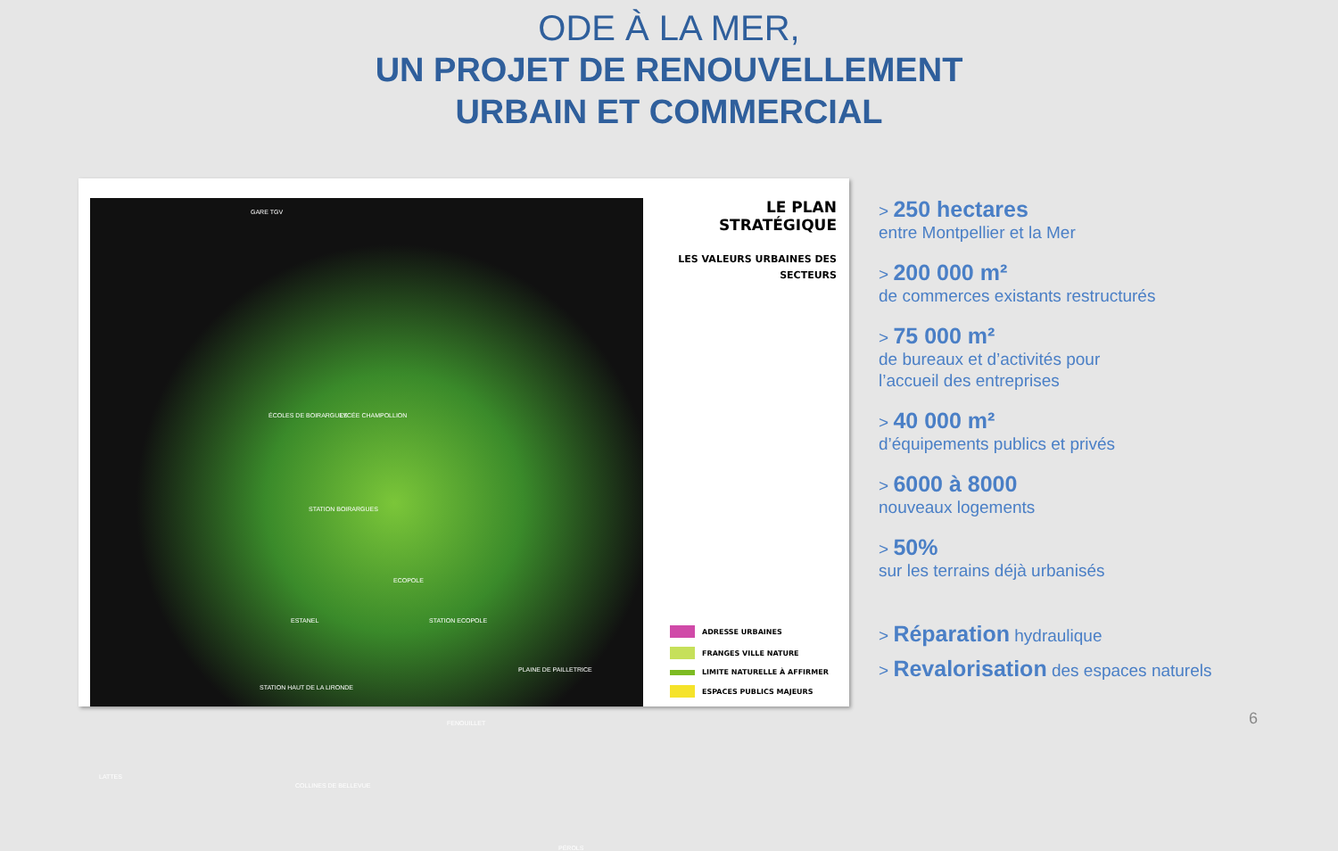ODE À LA MER,
UN PROJET DE RENOUVELLEMENT
URBAIN ET COMMERCIAL
GARE TGV
ÉCOLES DE BOIRARGUES LYCÉE CHAMPOLLION
STATION BOIRARGUES
ECOPOLE
ESTANEL STATION ECOPOLE
PLAINE DE PAILLETRICE
STATION HAUT DE LA LIRONDE
FENOUILLET
LATTES
COLLINES DE BELLEVUE
PÉROLS
LE PLAN STRATÉGIQUE
LES VALEURS URBAINES DES
SECTEURS
ADRESSE URBAINES
FRANGES VILLE NATURE
LIMITE NATURELLE À AFFIRMER
ESPACES PUBLICS MAJEURS
> 250 hectares
entre Montpellier et la Mer
> 200 000 m²
de commerces existants restructurés
> 75 000 m²
de bureaux et d’activités pour
l’accueil des entreprises
> 40 000 m²
d’équipements publics et privés
> 6000 à 8000
nouveaux logements
> 50%
sur les terrains déjà urbanisés
> Réparation hydraulique
> Revalorisation des espaces naturels
6